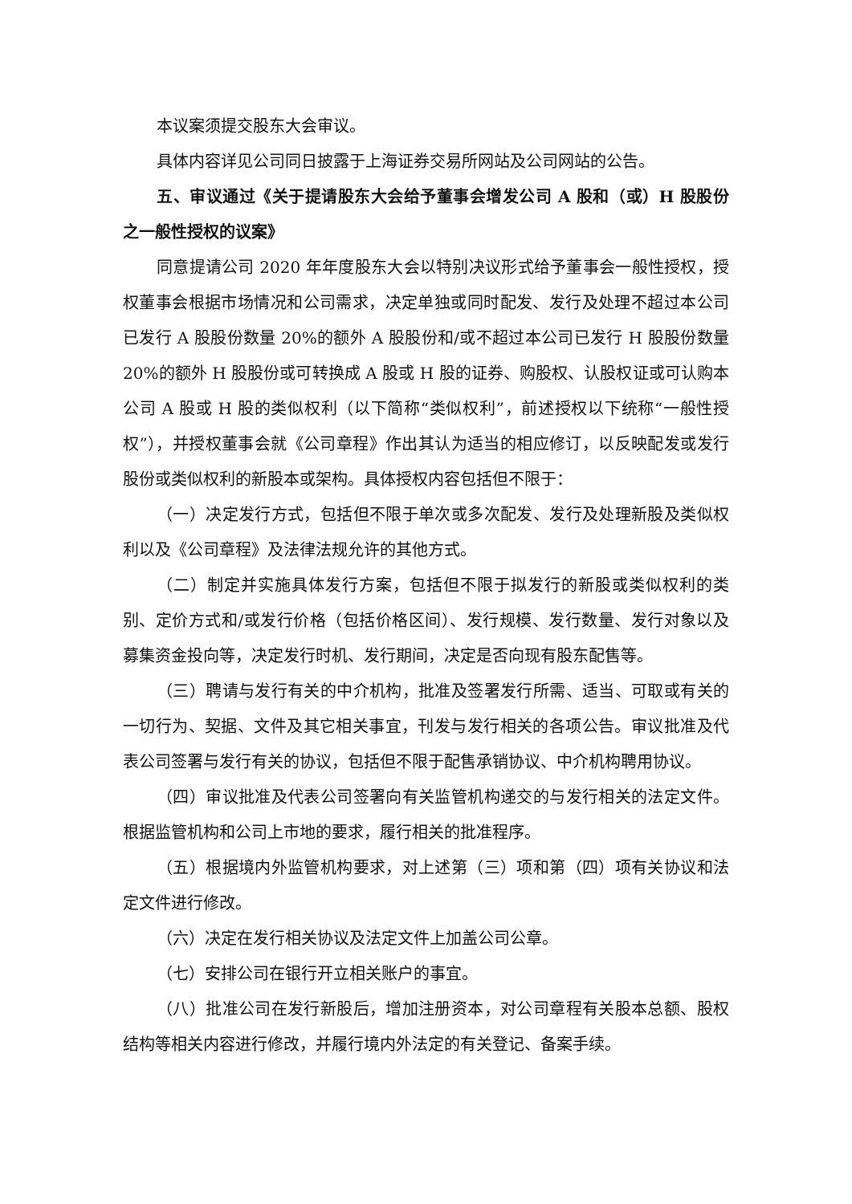本议案须提交股东大会审议。
具体内容详见公司同日披露于上海证券交易所网站及公司网站的公告。
五、审议通过《关于提请股东大会给予董事会增发公司 A 股和（或）H 股股份之一般性授权的议案》
同意提请公司 2020 年年度股东大会以特别决议形式给予董事会一般性授权，授权董事会根据市场情况和公司需求，决定单独或同时配发、发行及处理不超过本公司已发行 A 股股份数量 20%的额外 A 股股份和/或不超过本公司已发行 H 股股份数量 20%的额外 H 股股份或可转换成 A 股或 H 股的证券、购股权、认股权证或可认购本公司 A 股或 H 股的类似权利（以下简称“类似权利”，前述授权以下统称“一般性授权”），并授权董事会就《公司章程》作出其认为适当的相应修订，以反映配发或发行股份或类似权利的新股本或架构。具体授权内容包括但不限于：
（一）决定发行方式，包括但不限于单次或多次配发、发行及处理新股及类似权利以及《公司章程》及法律法规允许的其他方式。
（二）制定并实施具体发行方案，包括但不限于拟发行的新股或类似权利的类别、定价方式和/或发行价格（包括价格区间）、发行规模、发行数量、发行对象以及募集资金投向等，决定发行时机、发行期间，决定是否向现有股东配售等。
（三）聘请与发行有关的中介机构，批准及签署发行所需、适当、可取或有关的一切行为、契据、文件及其它相关事宜，刊发与发行相关的各项公告。审议批准及代表公司签署与发行有关的协议，包括但不限于配售承销协议、中介机构聘用协议。
（四）审议批准及代表公司签署向有关监管机构递交的与发行相关的法定文件。根据监管机构和公司上市地的要求，履行相关的批准程序。
（五）根据境内外监管机构要求，对上述第（三）项和第（四）项有关协议和法定文件进行修改。
（六）决定在发行相关协议及法定文件上加盖公司公章。
（七）安排公司在银行开立相关账户的事宜。
（八）批准公司在发行新股后，增加注册资本，对公司章程有关股本总额、股权结构等相关内容进行修改，并履行境内外法定的有关登记、备案手续。